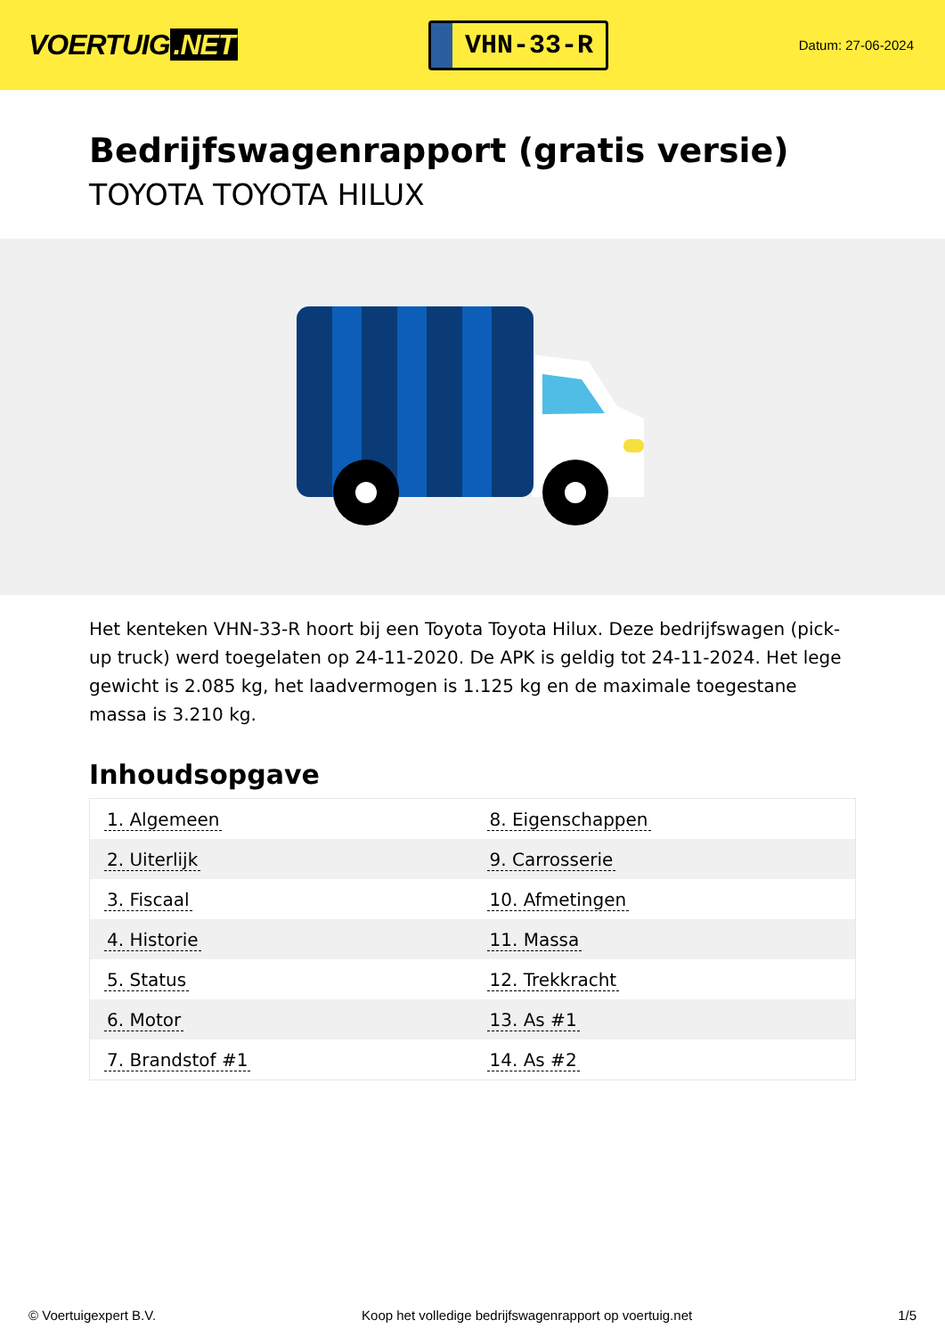VOERTUIG.NET
VHN-33-R
Datum: 27-06-2024
Bedrijfswagenrapport (gratis versie)
TOYOTA TOYOTA HILUX
Het kenteken VHN-33-R hoort bij een Toyota Toyota Hilux. Deze bedrijfswagen (pick-up truck) werd toegelaten op 24-11-2020. De APK is geldig tot 24-11-2024. Het lege gewicht is 2.085 kg, het laadvermogen is 1.125 kg en de maximale toegestane massa is 3.210 kg.
Inhoudsopgave
| 1. Algemeen | 8. Eigenschappen |
| 2. Uiterlijk | 9. Carrosserie |
| 3. Fiscaal | 10. Afmetingen |
| 4. Historie | 11. Massa |
| 5. Status | 12. Trekkracht |
| 6. Motor | 13. As #1 |
| 7. Brandstof #1 | 14. As #2 |
© Voertuigexpert B.V. Koop het volledige bedrijfswagenrapport op voertuig.net 1/5